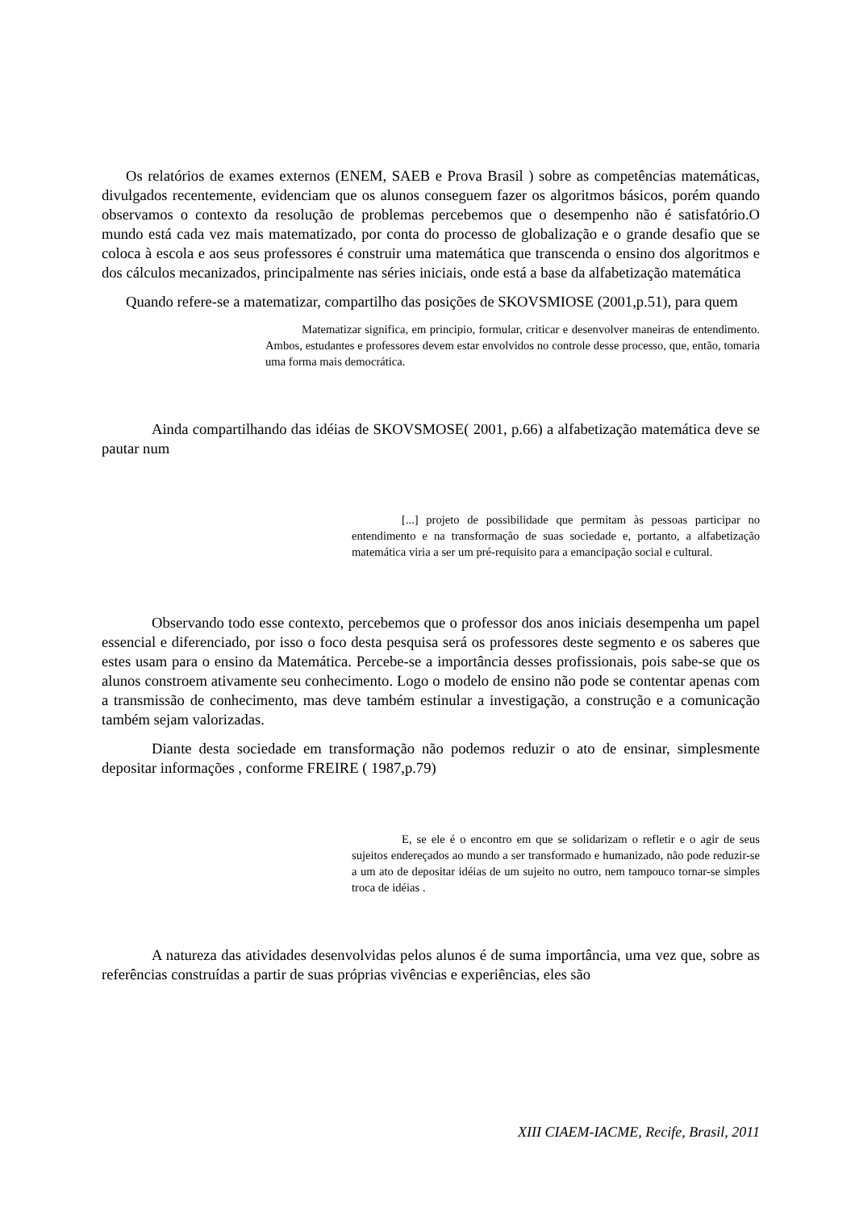Os relatórios de exames externos (ENEM, SAEB e Prova Brasil ) sobre as competências matemáticas, divulgados recentemente, evidenciam que os alunos conseguem fazer os algoritmos básicos, porém quando observamos o contexto da resolução de problemas percebemos que o desempenho não é satisfatório.O mundo está cada vez mais matematizado, por conta do processo de globalização e o grande desafio que se coloca à escola e aos seus professores é construir uma matemática que transcenda o ensino dos algoritmos e dos cálculos mecanizados, principalmente nas séries iniciais, onde está a base da alfabetização matemática
Quando refere-se a matematizar, compartilho das posições de SKOVSMIOSE (2001,p.51), para quem
Matematizar significa, em principio, formular, criticar e desenvolver maneiras de entendimento. Ambos, estudantes e professores devem estar envolvidos no controle desse processo, que, então, tomaria uma forma mais democrática.
Ainda compartilhando das idéias de SKOVSMOSE( 2001, p.66) a alfabetização matemática deve se pautar num
[...] projeto de possibilidade que permitam às pessoas participar no entendimento e na transformação de suas sociedade e, portanto, a alfabetização matemática viria a ser um pré-requisito para a emancipação social e cultural.
Observando todo esse contexto, percebemos que o professor dos anos iniciais desempenha um papel essencial e diferenciado, por isso o foco desta pesquisa será os professores deste segmento e os saberes que estes usam para o ensino da Matemática. Percebe-se a importância desses profissionais, pois sabe-se que os alunos constroem ativamente seu conhecimento. Logo o modelo de ensino não pode se contentar apenas com a transmissão de conhecimento, mas deve também estinular a investigação, a construção e a comunicação também sejam valorizadas.
Diante desta sociedade em transformação não podemos reduzir o ato de ensinar, simplesmente depositar informações , conforme FREIRE ( 1987,p.79)
E, se ele é o encontro em que se solidarizam o refletir e o agir de seus sujeitos endereçados ao mundo a ser transformado e humanizado, não pode reduzir-se a um ato de depositar idéias de um sujeito no outro, nem tampouco tornar-se simples troca de idéias .
A natureza das atividades desenvolvidas pelos alunos é de suma importância, uma vez que, sobre as referências construídas a partir de suas próprias vivências e experiências, eles são
XIII CIAEM-IACME, Recife, Brasil, 2011